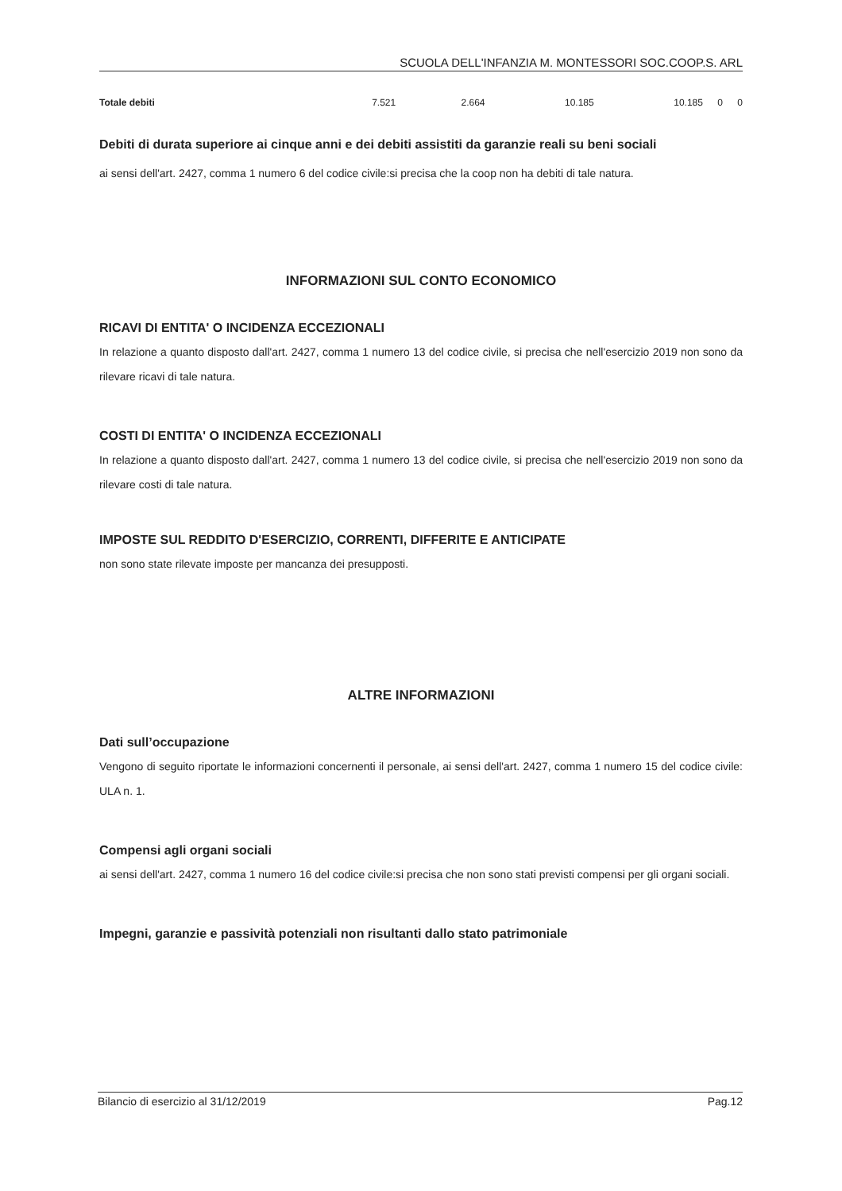SCUOLA DELL'INFANZIA M. MONTESSORI SOC.COOP.S. ARL
| Totale debiti | 7.521 | 2.664 | 10.185 | 10.185 | 0 | 0 |
Debiti di durata superiore ai cinque anni e dei debiti assistiti da garanzie reali su beni sociali
ai sensi dell'art. 2427, comma 1 numero 6 del codice civile:si precisa che la coop non ha debiti di tale natura.
INFORMAZIONI SUL CONTO ECONOMICO
RICAVI DI ENTITA' O INCIDENZA ECCEZIONALI
In relazione a quanto disposto dall'art. 2427, comma 1 numero 13 del codice civile, si precisa che nell'esercizio 2019 non sono da rilevare ricavi di tale natura.
COSTI DI ENTITA' O INCIDENZA ECCEZIONALI
In relazione a quanto disposto dall'art. 2427, comma 1 numero 13 del codice civile, si precisa che nell'esercizio 2019 non sono da rilevare costi di tale natura.
IMPOSTE SUL REDDITO D'ESERCIZIO, CORRENTI, DIFFERITE E ANTICIPATE
non sono state rilevate imposte per mancanza dei presupposti.
ALTRE INFORMAZIONI
Dati sull’occupazione
Vengono di seguito riportate le informazioni concernenti il personale, ai sensi dell'art. 2427, comma 1 numero 15 del codice civile: ULA n. 1.
Compensi agli organi sociali
ai sensi dell'art. 2427, comma 1 numero 16 del codice civile:si precisa che non sono stati previsti compensi per gli organi sociali.
Impegni, garanzie e passività potenziali non risultanti dallo stato patrimoniale
Bilancio di esercizio al 31/12/2019 Pag.12